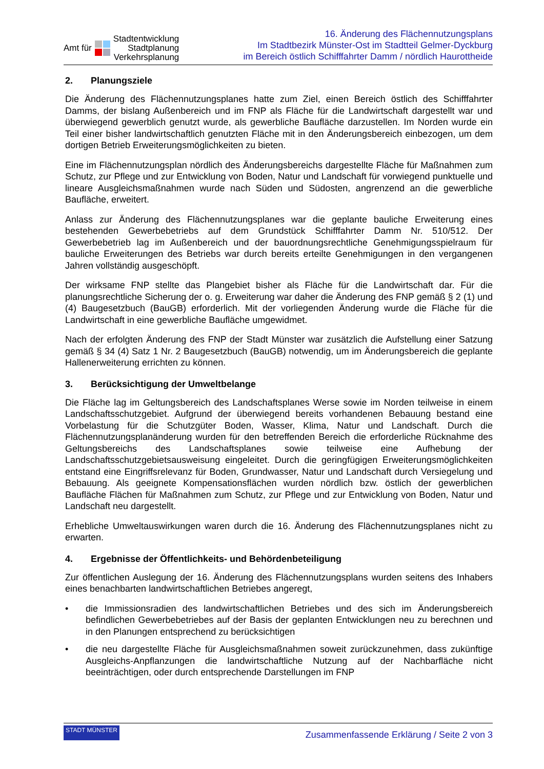Amt für Stadtentwicklung
Stadtplanung
Verkehrsplanung
16. Änderung des Flächennutzungsplans
Im Stadtbezirk Münster-Ost im Stadtteil Gelmer-Dyckburg
im Bereich östlich Schifffahrter Damm / nördlich Haurottheide
2. Planungsziele
Die Änderung des Flächennutzungsplanes hatte zum Ziel, einen Bereich östlich des Schifffahrter Damms, der bislang Außenbereich und im FNP als Fläche für die Landwirtschaft dargestellt war und überwiegend gewerblich genutzt wurde, als gewerbliche Baufläche darzustellen. Im Norden wurde ein Teil einer bisher landwirtschaftlich genutzten Fläche mit in den Änderungsbereich einbezogen, um dem dortigen Betrieb Erweiterungsmöglichkeiten zu bieten.
Eine im Flächennutzungsplan nördlich des Änderungsbereichs dargestellte Fläche für Maßnahmen zum Schutz, zur Pflege und zur Entwicklung von Boden, Natur und Landschaft für vorwiegend punktuelle und lineare Ausgleichsmaßnahmen wurde nach Süden und Südosten, angrenzend an die gewerbliche Baufläche, erweitert.
Anlass zur Änderung des Flächennutzungsplanes war die geplante bauliche Erweiterung eines bestehenden Gewerbebetriebs auf dem Grundstück Schifffahrter Damm Nr. 510/512. Der Gewerbebetrieb lag im Außenbereich und der bauordnungsrechtliche Genehmigungsspielraum für bauliche Erweiterungen des Betriebs war durch bereits erteilte Genehmigungen in den vergangenen Jahren vollständig ausgeschöpft.
Der wirksame FNP stellte das Plangebiet bisher als Fläche für die Landwirtschaft dar. Für die planungsrechtliche Sicherung der o. g. Erweiterung war daher die Änderung des FNP gemäß § 2 (1) und (4) Baugesetzbuch (BauGB) erforderlich. Mit der vorliegenden Änderung wurde die Fläche für die Landwirtschaft in eine gewerbliche Baufläche umgewidmet.
Nach der erfolgten Änderung des FNP der Stadt Münster war zusätzlich die Aufstellung einer Satzung gemäß § 34 (4) Satz 1 Nr. 2 Baugesetzbuch (BauGB) notwendig, um im Änderungsbereich die geplante Hallenerweiterung errichten zu können.
3. Berücksichtigung der Umweltbelange
Die Fläche lag im Geltungsbereich des Landschaftsplanes Werse sowie im Norden teilweise in einem Landschaftsschutzgebiet. Aufgrund der überwiegend bereits vorhandenen Bebauung bestand eine Vorbelastung für die Schutzgüter Boden, Wasser, Klima, Natur und Landschaft. Durch die Flächennutzungsplanänderung wurden für den betreffenden Bereich die erforderliche Rücknahme des Geltungsbereichs des Landschaftsplanes sowie teilweise eine Aufhebung der Landschaftsschutzgebietsausweisung eingeleitet. Durch die geringfügigen Erweiterungsmöglichkeiten entstand eine Eingriffsrelevanz für Boden, Grundwasser, Natur und Landschaft durch Versiegelung und Bebauung. Als geeignete Kompensationsflächen wurden nördlich bzw. östlich der gewerblichen Baufläche Flächen für Maßnahmen zum Schutz, zur Pflege und zur Entwicklung von Boden, Natur und Landschaft neu dargestellt.
Erhebliche Umweltauswirkungen waren durch die 16. Änderung des Flächennutzungsplanes nicht zu erwarten.
4. Ergebnisse der Öffentlichkeits- und Behördenbeteiligung
Zur öffentlichen Auslegung der 16. Änderung des Flächennutzungsplans wurden seitens des Inhabers eines benachbarten landwirtschaftlichen Betriebes angeregt,
• die Immissionsradien des landwirtschaftlichen Betriebes und des sich im Änderungsbereich befindlichen Gewerbebetriebes auf der Basis der geplanten Entwicklungen neu zu berechnen und in den Planungen entsprechend zu berücksichtigen
• die neu dargestellte Fläche für Ausgleichsmaßnahmen soweit zurückzunehmen, dass zukünftige Ausgleichs-Anpflanzungen die landwirtschaftliche Nutzung auf der Nachbarfläche nicht beeinträchtigen, oder durch entsprechende Darstellungen im FNP
STADT MÜNSTER Zusammenfassende Erklärung / Seite 2 von 3